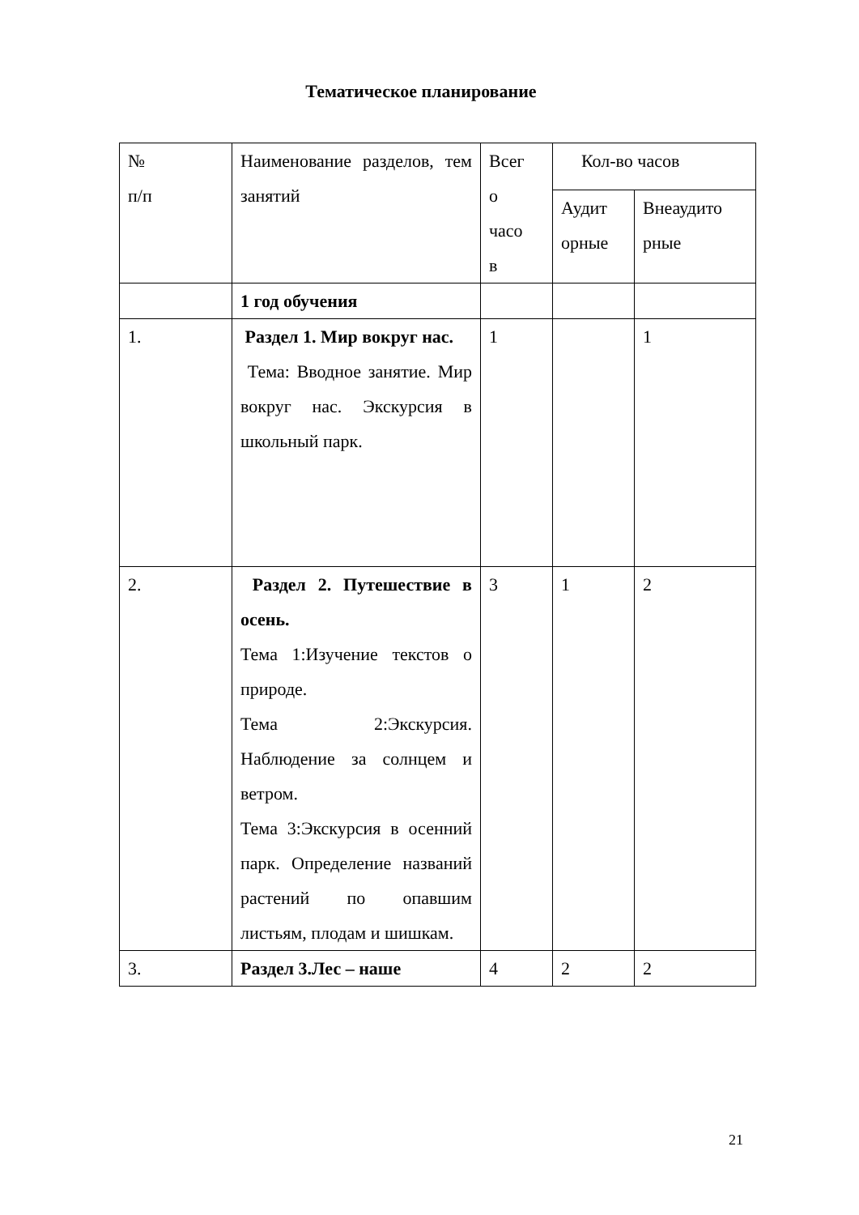Тематическое планирование
| № п/п | Наименование разделов, тем занятий | Всег о часо в | Кол-во часов | |
| | | | Аудит орные | Внеаудито рные |
| | 1 год обучения | | | |
| 1. | Раздел 1. Мир вокруг нас. Тема: Вводное занятие. Мир вокруг нас. Экскурсия в школьный парк. | 1 | | 1 |
| 2. | Раздел 2. Путешествие в осень. Тема 1:Изучение текстов о природе. Тема 2:Экскурсия. Наблюдение за солнцем и ветром. Тема 3:Экскурсия в осенний парк. Определение названий растений по опавшим листьям, плодам и шишкам. | 3 | 1 | 2 |
| 3. | Раздел 3.Лес – наше | 4 | 2 | 2 |
21